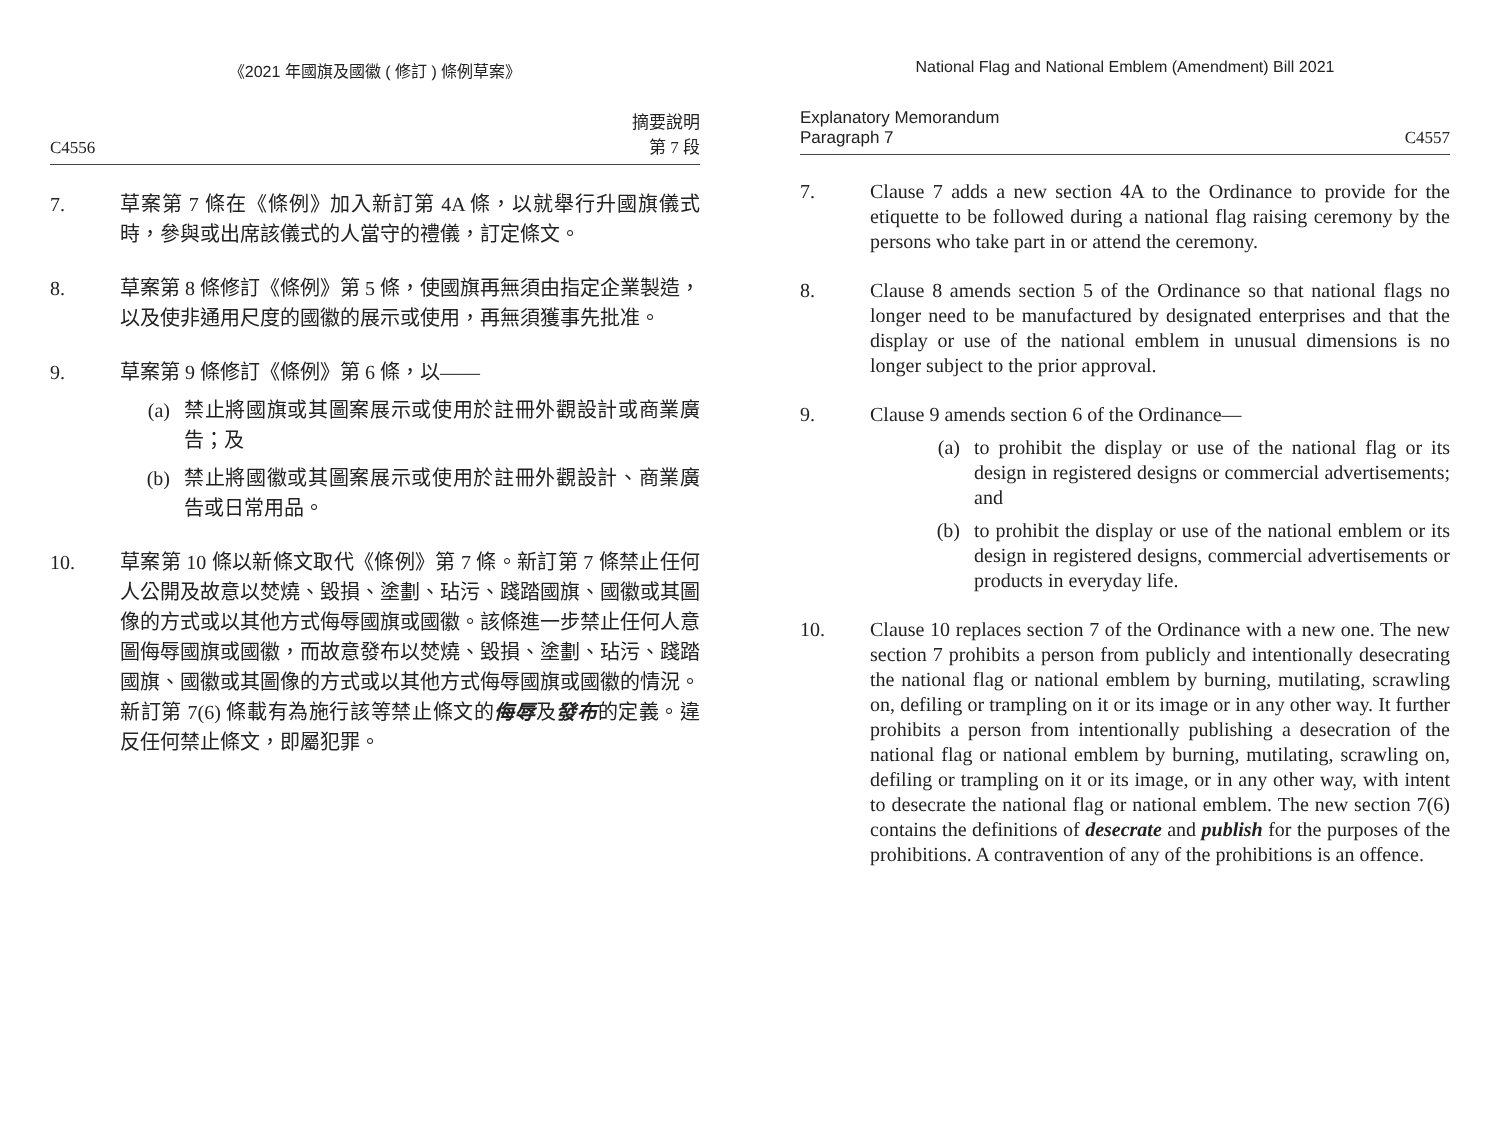《2021 年國旗及國徽 ( 修訂 ) 條例草案》
C4556 摘要說明
第 7 段
7. 草案第 7 條在《條例》加入新訂第 4A 條，以就舉行升國旗儀式時，參與或出席該儀式的人當守的禮儀，訂定條文。
8. 草案第 8 條修訂《條例》第 5 條，使國旗再無須由指定企業製造，以及使非通用尺度的國徽的展示或使用，再無須獲事先批准。
9. 草案第 9 條修訂《條例》第 6 條，以——
(a) 禁止將國旗或其圖案展示或使用於註冊外觀設計或商業廣告；及
(b) 禁止將國徽或其圖案展示或使用於註冊外觀設計、商業廣告或日常用品。
10. 草案第 10 條以新條文取代《條例》第 7 條。新訂第 7 條禁止任何人公開及故意以焚燒、毀損、塗劃、玷污、踐踏國旗、國徽或其圖像的方式或以其他方式侮辱國旗或國徽。該條進一步禁止任何人意圖侮辱國旗或國徽，而故意發布以焚燒、毀損、塗劃、玷污、踐踏國旗、國徽或其圖像的方式或以其他方式侮辱國旗或國徽的情況。新訂第 7(6) 條載有為施行該等禁止條文的侮辱及發布的定義。違反任何禁止條文，即屬犯罪。
National Flag and National Emblem (Amendment) Bill 2021
Explanatory Memorandum
Paragraph 7 C4557
7. Clause 7 adds a new section 4A to the Ordinance to provide for the etiquette to be followed during a national flag raising ceremony by the persons who take part in or attend the ceremony.
8. Clause 8 amends section 5 of the Ordinance so that national flags no longer need to be manufactured by designated enterprises and that the display or use of the national emblem in unusual dimensions is no longer subject to the prior approval.
9. Clause 9 amends section 6 of the Ordinance—
(a) to prohibit the display or use of the national flag or its design in registered designs or commercial advertisements; and
(b) to prohibit the display or use of the national emblem or its design in registered designs, commercial advertisements or products in everyday life.
10. Clause 10 replaces section 7 of the Ordinance with a new one. The new section 7 prohibits a person from publicly and intentionally desecrating the national flag or national emblem by burning, mutilating, scrawling on, defiling or trampling on it or its image or in any other way. It further prohibits a person from intentionally publishing a desecration of the national flag or national emblem by burning, mutilating, scrawling on, defiling or trampling on it or its image, or in any other way, with intent to desecrate the national flag or national emblem. The new section 7(6) contains the definitions of desecrate and publish for the purposes of the prohibitions. A contravention of any of the prohibitions is an offence.